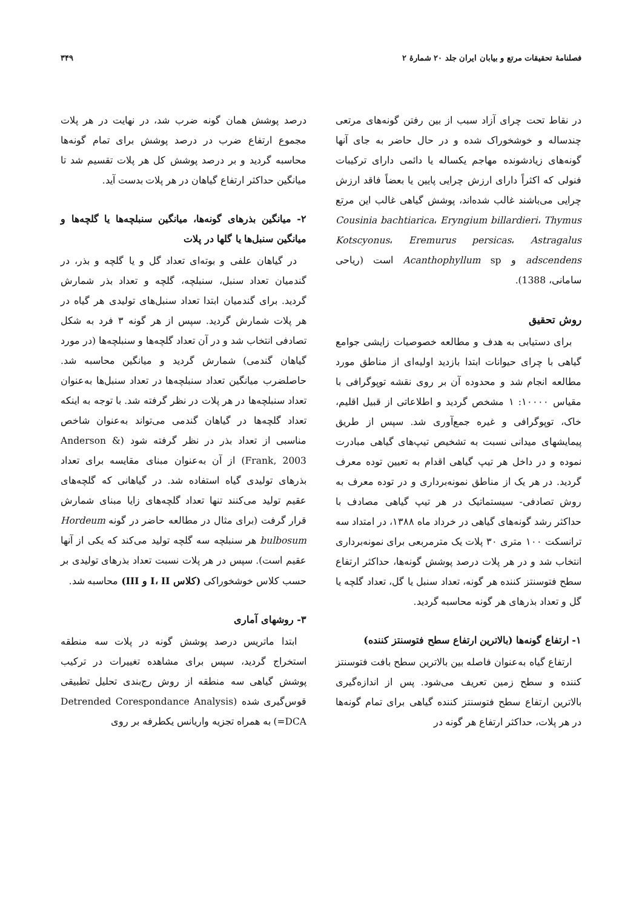فصلنامهٔ تحقیقات مرتع و بیابان ایران جلد ۲۰ شمارهٔ ۲ ۳۴۹
در نقاط تحت چرای آزاد سبب از بین رفتن گونه‌های مرتعی چندساله و خوشخوراک شده و در حال حاضر به جای آنها گونه‌های زیادشونده مهاجم یکساله یا دائمی دارای ترکیبات فنولی که اکثراً دارای ارزش چرایی پایین یا بعضاً فاقد ارزش چرایی می‌باشند غالب شده‌اند، پوشش گیاهی غالب این مرتع Cousinia bachtiarica، Eryngium billardieri، Thymus Kotscyonus، Eremurus persicas، Astragalus adscendens و Acanthophyllum sp است (ریاحی سامانی، 1388).
روش تحقیق
برای دستیابی به هدف و مطالعه خصوصیات زایشی جوامع گیاهی با چرای حیوانات ابتدا بازدید اولیه‌ای از مناطق مورد مطالعه انجام شد و محدوده آن بر روی نقشه توپوگرافی با مقیاس ۱۰۰۰۰: ۱ مشخص گردید و اطلاعاتی از قبیل اقلیم، خاک، توپوگرافی و غیره جمع‌آوری شد. سپس از طریق پیمایشهای میدانی نسبت به تشخیص تیپ‌های گیاهی مبادرت نموده و در داخل هر تیپ گیاهی اقدام به تعیین توده معرف گردید. در هر یک از مناطق نمونه‌برداری و در توده معرف به روش تصادفی- سیستماتیک در هر تیپ گیاهی مصادف با حداکثر رشد گونه‌های گیاهی در خرداد ماه ۱۳۸۸، در امتداد سه ترانسکت ۱۰۰ متری ۳۰ پلات یک مترمربعی برای نمونه‌برداری انتخاب شد و در هر پلات درصد پوشش گونه‌ها، حداکثر ارتفاع سطح فتوسنتز کننده هر گونه، تعداد سنبل یا گل، تعداد گلچه یا گل و تعداد بذرهای هر گونه محاسبه گردید.
۱- ارتفاع گونه‌ها (بالاترین ارتفاع سطح فتوسنتز کننده)
ارتفاع گیاه به‌عنوان فاصله بین بالاترین سطح بافت فتوسنتز کننده و سطح زمین تعریف می‌شود. پس از اندازه‌گیری بالاترین ارتفاع سطح فتوسنتز کننده گیاهی برای تمام گونه‌ها در هر پلات، حداکثر ارتفاع هر گونه در
درصد پوشش همان گونه ضرب شد، در نهایت در هر پلات مجموع ارتفاع ضرب در درصد پوشش برای تمام گونه‌ها محاسبه گردید و بر درصد پوشش کل هر پلات تقسیم شد تا میانگین حداکثر ارتفاع گیاهان در هر پلات بدست آید.
۲- میانگین بذرهای گونه‌ها، میانگین سنبلچه‌ها یا گلچه‌ها و میانگین سنبل‌ها یا گلها در پلات
در گیاهان علفی و بوته‌ای تعداد گل و یا گلچه و بذر، در گندمیان تعداد سنبل، سنبلچه، گلچه و تعداد بذر شمارش گردید. برای گندمیان ابتدا تعداد سنبل‌های تولیدی هر گیاه در هر پلات شمارش گردید. سپس از هر گونه ۳ فرد به شکل تصادفی انتخاب شد و در آن تعداد گلچه‌ها و سنبلچه‌ها (در مورد گیاهان گندمی) شمارش گردید و میانگین محاسبه شد. حاصلضرب میانگین تعداد سنبلچه‌ها در تعداد سنبل‌ها به‌عنوان تعداد سنبلچه‌ها در هر پلات در نظر گرفته شد. با توجه به اینکه تعداد گلچه‌ها در گیاهان گندمی می‌تواند به‌عنوان شاخص مناسبی از تعداد بذر در نظر گرفته شود (Anderson & Frank, 2003) از آن به‌عنوان مبنای مقایسه برای تعداد بذرهای تولیدی گیاه استفاده شد. در گیاهانی که گلچه‌های عقیم تولید می‌کنند تنها تعداد گلچه‌های زایا مبنای شمارش قرار گرفت (برای مثال در مطالعه حاضر در گونه Hordeum bulbosum هر سنبلچه سه گلچه تولید می‌کند که یکی از آنها عقیم است). سپس در هر پلات نسبت تعداد بذرهای تولیدی بر حسب کلاس خوشخوراکی (کلاس I، II و III) محاسبه شد.
۳- روشهای آماری
ابتدا ماتریس درصد پوشش گونه در پلات سه منطقه استخراج گردید، سپس برای مشاهده تغییرات در ترکیب پوشش گیاهی سه منطقه از روش رج‌بندی تحلیل تطبیقی قوس‌گیری شده (Detrended Corespondance Analysis =DCA) به همراه تجزیه واریانس یکطرفه بر روی